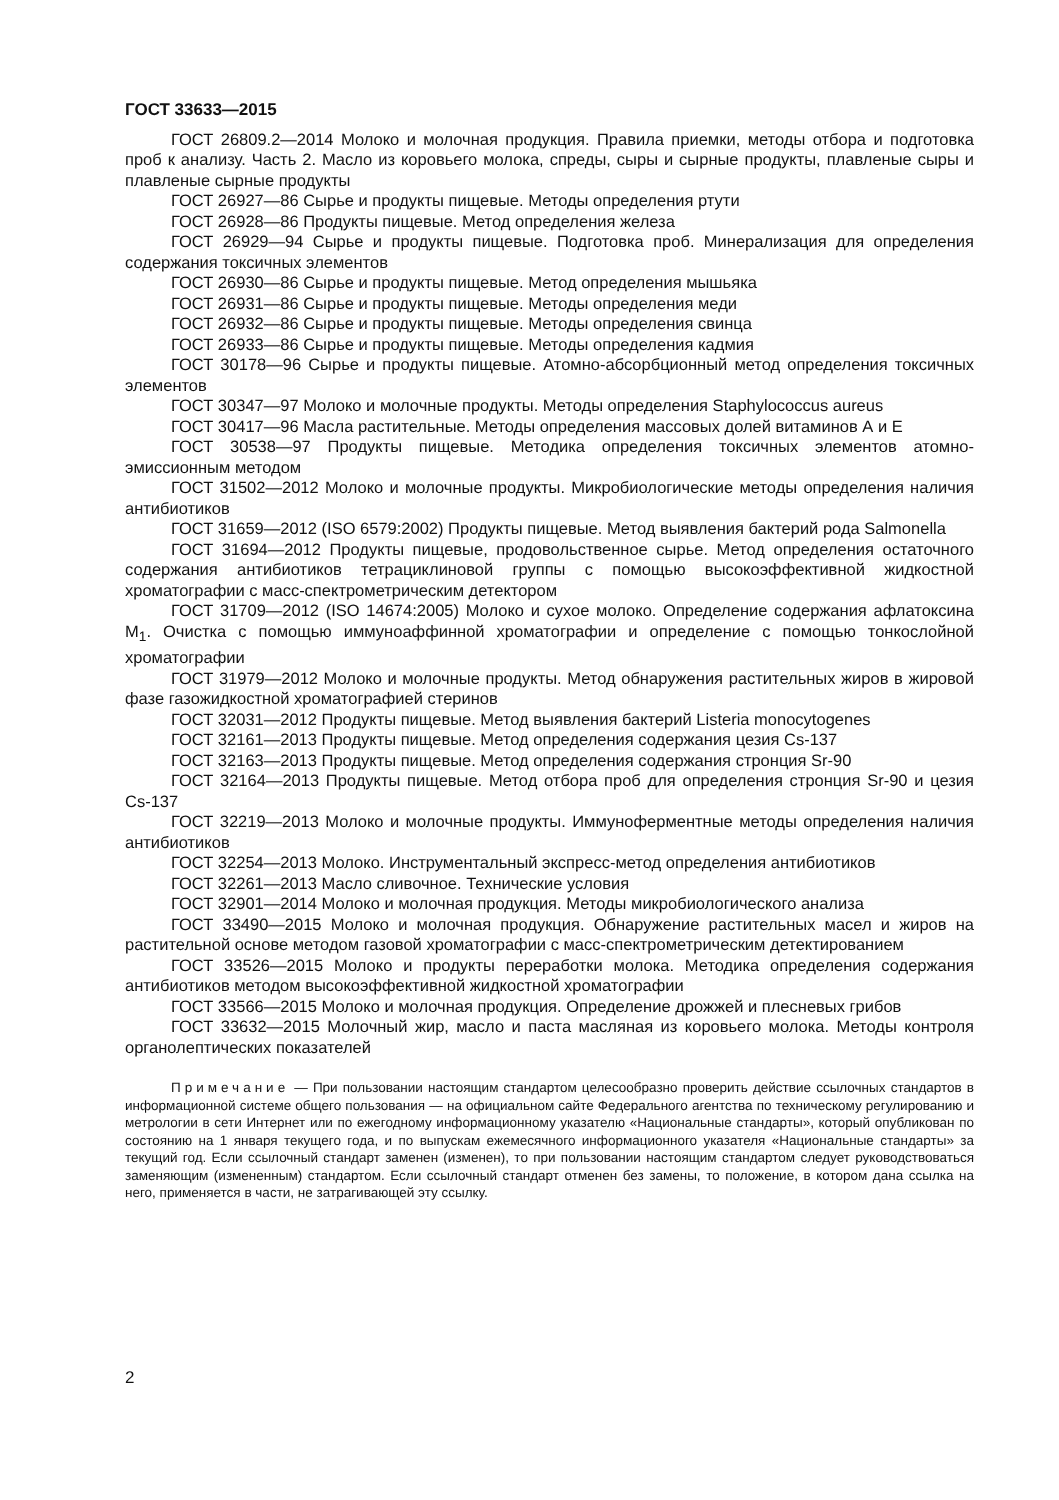ГОСТ 33633—2015
ГОСТ 26809.2—2014 Молоко и молочная продукция. Правила приемки, методы отбора и подготовка проб к анализу. Часть 2. Масло из коровьего молока, спреды, сыры и сырные продукты, плавленые сыры и плавленые сырные продукты
ГОСТ 26927—86 Сырье и продукты пищевые. Методы определения ртути
ГОСТ 26928—86 Продукты пищевые. Метод определения железа
ГОСТ 26929—94 Сырье и продукты пищевые. Подготовка проб. Минерализация для определения содержания токсичных элементов
ГОСТ 26930—86 Сырье и продукты пищевые. Метод определения мышьяка
ГОСТ 26931—86 Сырье и продукты пищевые. Методы определения меди
ГОСТ 26932—86 Сырье и продукты пищевые. Методы определения свинца
ГОСТ 26933—86 Сырье и продукты пищевые. Методы определения кадмия
ГОСТ 30178—96 Сырье и продукты пищевые. Атомно-абсорбционный метод определения токсичных элементов
ГОСТ 30347—97 Молоко и молочные продукты. Методы определения Staphylococcus aureus
ГОСТ 30417—96 Масла растительные. Методы определения массовых долей витаминов А и Е
ГОСТ 30538—97 Продукты пищевые. Методика определения токсичных элементов атомно-эмиссионным методом
ГОСТ 31502—2012 Молоко и молочные продукты. Микробиологические методы определения наличия антибиотиков
ГОСТ 31659—2012 (ISO 6579:2002) Продукты пищевые. Метод выявления бактерий рода Salmonella
ГОСТ 31694—2012 Продукты пищевые, продовольственное сырье. Метод определения остаточного содержания антибиотиков тетрациклиновой группы с помощью высокоэффективной жидкостной хроматографии с масс-спектрометрическим детектором
ГОСТ 31709—2012 (ISO 14674:2005) Молоко и сухое молоко. Определение содержания афлатоксина M<sub>1</sub>. Очистка с помощью иммуноаффинной хроматографии и определение с помощью тонкослойной хроматографии
ГОСТ 31979—2012 Молоко и молочные продукты. Метод обнаружения растительных жиров в жировой фазе газожидкостной хроматографией стеринов
ГОСТ 32031—2012 Продукты пищевые. Метод выявления бактерий Listeria monocytogenes
ГОСТ 32161—2013 Продукты пищевые. Метод определения содержания цезия Cs-137
ГОСТ 32163—2013 Продукты пищевые. Метод определения содержания стронция Sr-90
ГОСТ 32164—2013 Продукты пищевые. Метод отбора проб для определения стронция Sr-90 и цезия Cs-137
ГОСТ 32219—2013 Молоко и молочные продукты. Иммуноферментные методы определения наличия антибиотиков
ГОСТ 32254—2013 Молоко. Инструментальный экспресс-метод определения антибиотиков
ГОСТ 32261—2013 Масло сливочное. Технические условия
ГОСТ 32901—2014 Молоко и молочная продукция. Методы микробиологического анализа
ГОСТ 33490—2015 Молоко и молочная продукция. Обнаружение растительных масел и жиров на растительной основе методом газовой хроматографии с масс-спектрометрическим детектированием
ГОСТ 33526—2015 Молоко и продукты переработки молока. Методика определения содержания антибиотиков методом высокоэффективной жидкостной хроматографии
ГОСТ 33566—2015 Молоко и молочная продукция. Определение дрожжей и плесневых грибов
ГОСТ 33632—2015 Молочный жир, масло и паста масляная из коровьего молока. Методы контроля органолептических показателей
Примечание — При пользовании настоящим стандартом целесообразно проверить действие ссылочных стандартов в информационной системе общего пользования — на официальном сайте Федерального агентства по техническому регулированию и метрологии в сети Интернет или по ежегодному информационному указателю «Национальные стандарты», который опубликован по состоянию на 1 января текущего года, и по выпускам ежемесячного информационного указателя «Национальные стандарты» за текущий год. Если ссылочный стандарт заменен (изменен), то при пользовании настоящим стандартом следует руководствоваться заменяющим (измененным) стандартом. Если ссылочный стандарт отменен без замены, то положение, в котором дана ссылка на него, применяется в части, не затрагивающей эту ссылку.
2